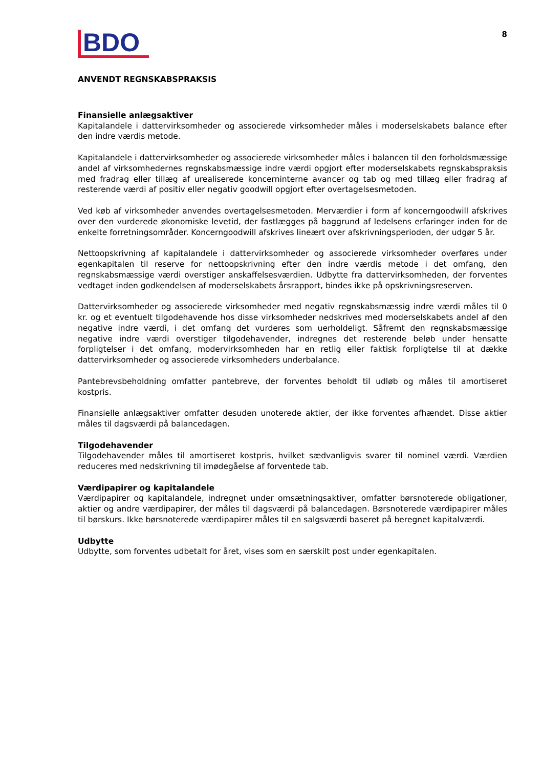BDO
8
ANVENDT REGNSKABSPRAKSIS
Finansielle anlægsaktiver
Kapitalandele i dattervirksomheder og associerede virksomheder måles i moderselskabets balance efter den indre værdis metode.
Kapitalandele i dattervirksomheder og associerede virksomheder måles i balancen til den for­holdsmæssige andel af virksomhedernes regnskabsmæssige indre værdi opgjort efter moderselskabets regnskabspraksis med fradrag eller tillæg af urealiserede koncerninterne avancer og tab og med tillæg eller fradrag af resterende værdi af positiv eller negativ goodwill opgjort efter overtagelsesmetoden.
Ved køb af virksomheder anvendes overtagelsesmetoden. Merværdier i form af koncerngoodwill afskrives over den vurderede økonomiske levetid, der fastlægges på baggrund af ledelsens erfaringer inden for de enkelte forretningsområder. Koncerngoodwill afskrives lineært over afskrivningsperioden, der udgør 5 år.
Nettoopskrivning af kapitalandele i dattervirksomheder og associerede virksomheder overføres under egenkapitalen til reserve for nettoopskrivning efter den indre værdis metode i det omfang, den regnskabsmæssige værdi overstiger anskaffelsesværdien. Udbytte fra dattervirksomheden, der forventes vedtaget inden godkendelsen af moderselskabets årsrapport, bindes ikke på opskrivningsreserven.
Dattervirksomheder og associerede virksomheder med negativ regnskabsmæssig indre værdi måles til 0 kr. og et eventuelt tilgodehavende hos disse virksomheder nedskrives med moderselskabets andel af den negative indre værdi, i det omfang det vurderes som uerholdeligt. Såfremt den regnskabsmæssige negative indre værdi overstiger tilgodehavender, indregnes det resterende beløb under hensatte forpligtelser i det omfang, modervirksomheden har en retlig eller faktisk forpligtelse til at dække dattervirksomheder og associerede virksomheders underbalance.
Pantebrevsbeholdning omfatter pantebreve, der forventes beholdt til udløb og måles til amortiseret kostpris.
Finansielle anlægsaktiver omfatter desuden unoterede aktier, der ikke forventes afhændet. Disse aktier måles til dagsværdi på balancedagen.
Tilgodehavender
Tilgodehavender måles til amortiseret kostpris, hvilket sædvanligvis svarer til nominel værdi. Værdien reduceres med nedskrivning til imødegåelse af forventede tab.
Værdipapirer og kapitalandele
Værdipapirer og kapitalandele, indregnet under omsætningsaktiver, omfatter børsnoterede obli­gationer, aktier og andre værdipapirer, der måles til dagsværdi på balancedagen. Børsnoterede værdi­papirer måles til børskurs. Ikke børsnoterede værdipapirer måles til en salgsværdi baseret på beregnet kapitalværdi.
Udbytte
Udbytte, som forventes udbetalt for året, vises som en særskilt post under egenkapitalen.